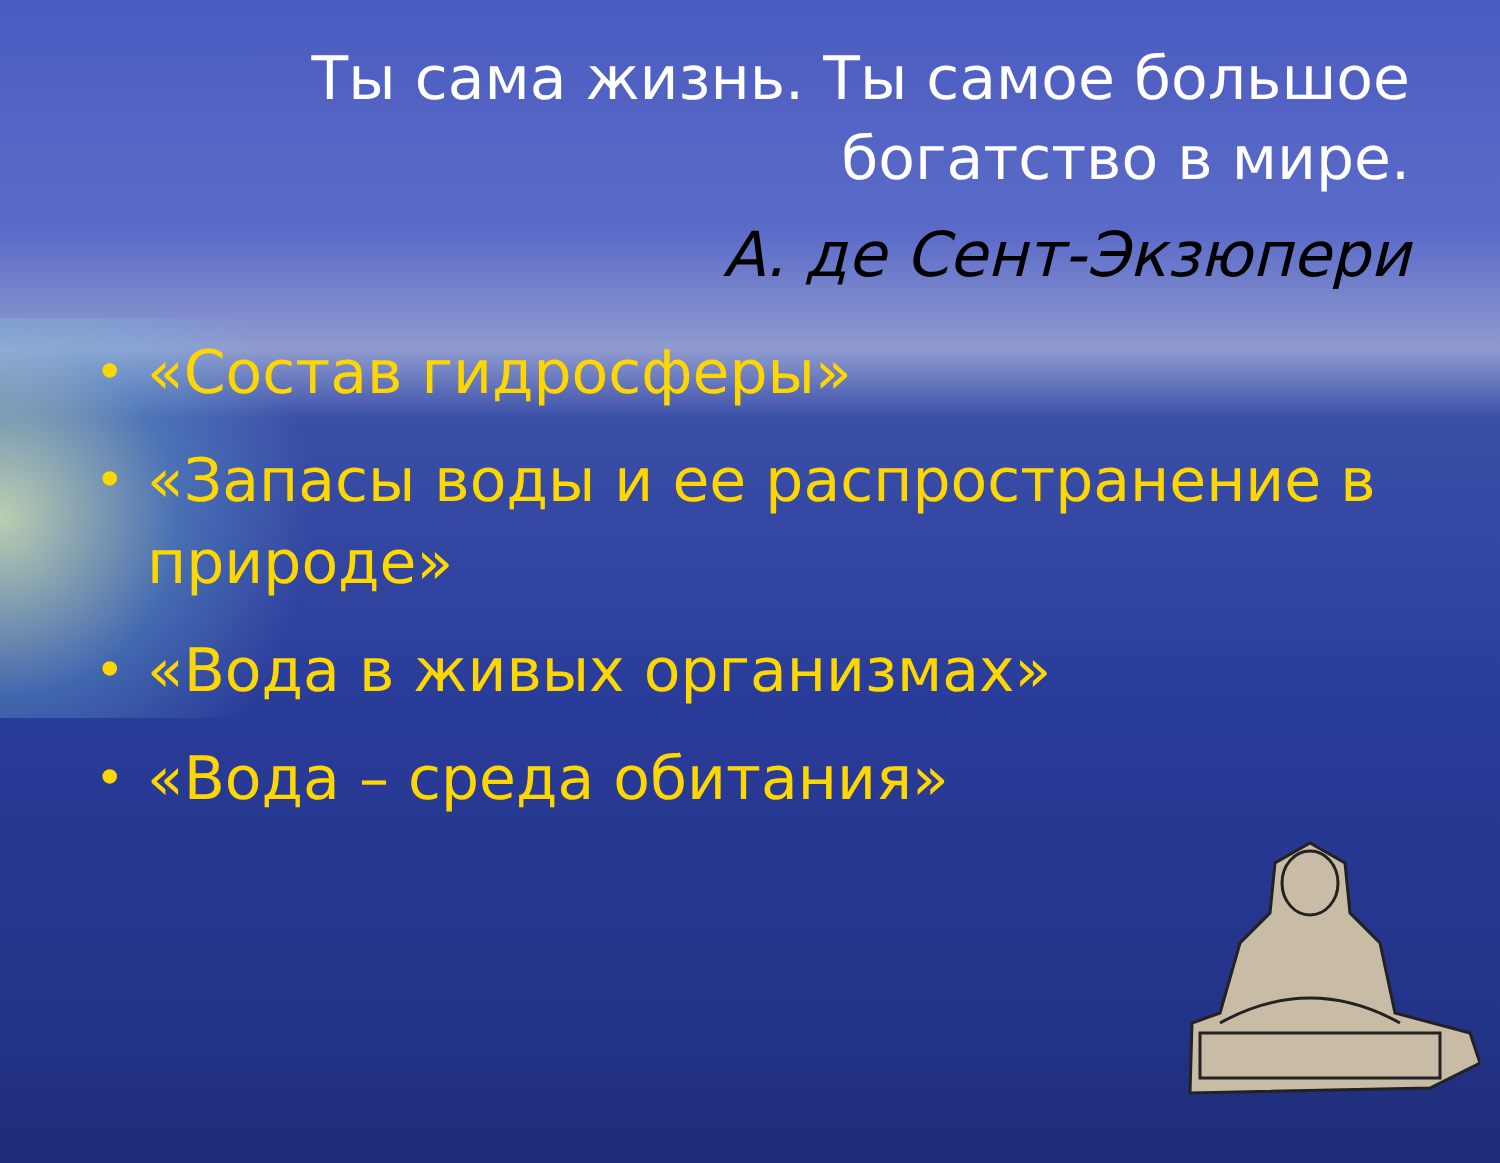Ты сама жизнь. Ты самое большое богатство в мире.
А. де Сент-Экзюпери
• «Состав гидросферы»
• «Запасы воды и ее распространение в природе»
• «Вода в живых организмах»
• «Вода – среда обитания»